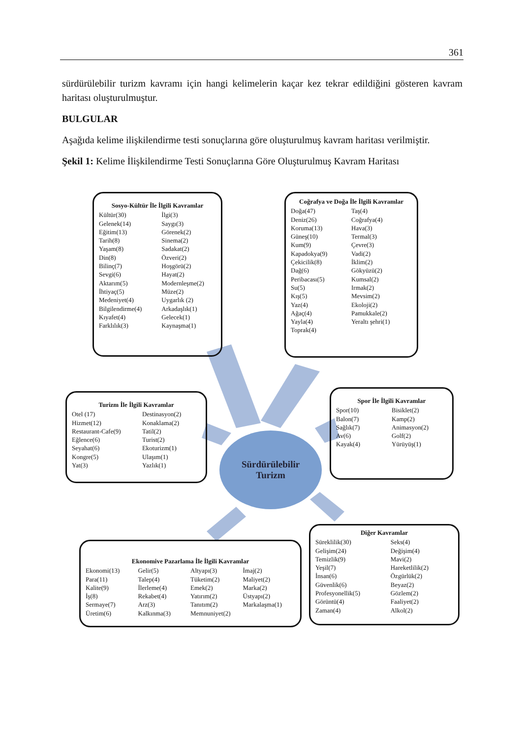361
sürdürülebilir turizm kavramı için hangi kelimelerin kaçar kez tekrar edildiğini gösteren kavram haritası oluşturulmuştur.
BULGULAR
Aşağıda kelime ilişkilendirme testi sonuçlarına göre oluşturulmuş kavram haritası verilmiştir.
Şekil 1: Kelime İlişkilendirme Testi Sonuçlarına Göre Oluşturulmuş Kavram Haritası
Sosyo-Kültür İle İlgili Kavramlar
Kültür(30) İlgi(3) Gelenek(14) Saygı(3) Eğitim(13) Görenek(2) Tarih(8) Sinema(2) Yaşam(8) Sadakat(2) Din(8) Özveri(2) Bilinç(7) Hoşgörü(2) Sevgi(6) Hayat(2) Aktarım(5) Modernleşme(2) İhtiyaç(5) Müze(2) Medeniyet(4) Uygarlık (2) Bilgilendirme(4) Arkadaşlık(1) Kıyafet(4) Gelecek(1) Farklılık(3) Kaynaşma(1)
Coğrafya ve Doğa İle İlgili Kavramlar
Doğa(47) Taş(4) Deniz(26) Coğrafya(4) Koruma(13) Hava(3) Güneş(10) Termal(3) Kum(9) Çevre(3) Kapadokya(9) Vadi(2) Çekicilik(8) İklim(2) Dağ(6) Gökyüzü(2) Peribacası(5) Kumsal(2) Su(5) Irmak(2) Kış(5) Mevsim(2) Yaz(4) Ekoloji(2) Ağaç(4) Pamukkale(2) Yayla(4) Yeraltı şehri(1) Toprak(4)
Turizm İle İlgili Kavramlar
Otel (17) Destinasyon(2) Hizmet(12) Konaklama(2) Restaurant-Cafe(9) Tatil(2) Eğlence(6) Turist(2) Seyahat(6) Ekoturizm(1) Kongre(5) Ulaşım(1) Yat(3) Yazlık(1)
Sürdürülebilir
Turizm
Spor İle İlgili Kavramlar
Spor(10) Bisiklet(2) Balon(7) Kamp(2) Sağlık(7) Animasyon(2) Av(6) Golf(2) Kayak(4) Yürüyüş(1)
Ekonomive Pazarlama İle İlgili Kavramlar
Ekonomi(13) Gelir(5) Altyapı(3) İmaj(2) Para(11) Talep(4) Tüketim(2) Maliyet(2) Kalite(9) İlerleme(4) Emek(2) Marka(2) İş(8) Rekabet(4) Yatırım(2) Üstyapı(2) Sermaye(7) Arz(3) Tanıtım(2) Markalaşma(1) Üretim(6) Kalkınma(3) Memnuniyet(2)
Diğer Kavramlar
Süreklilik(30) Seks(4) Gelişim(24) Değişim(4) Temizlik(9) Mavi(2) Yeşil(7) Hareketlilik(2) İnsan(6) Özgürlük(2) Güvenlik(6) Beyaz(2) Profesyonellik(5) Gözlem(2) Görüntü(4) Faaliyet(2) Zaman(4) Alkol(2)